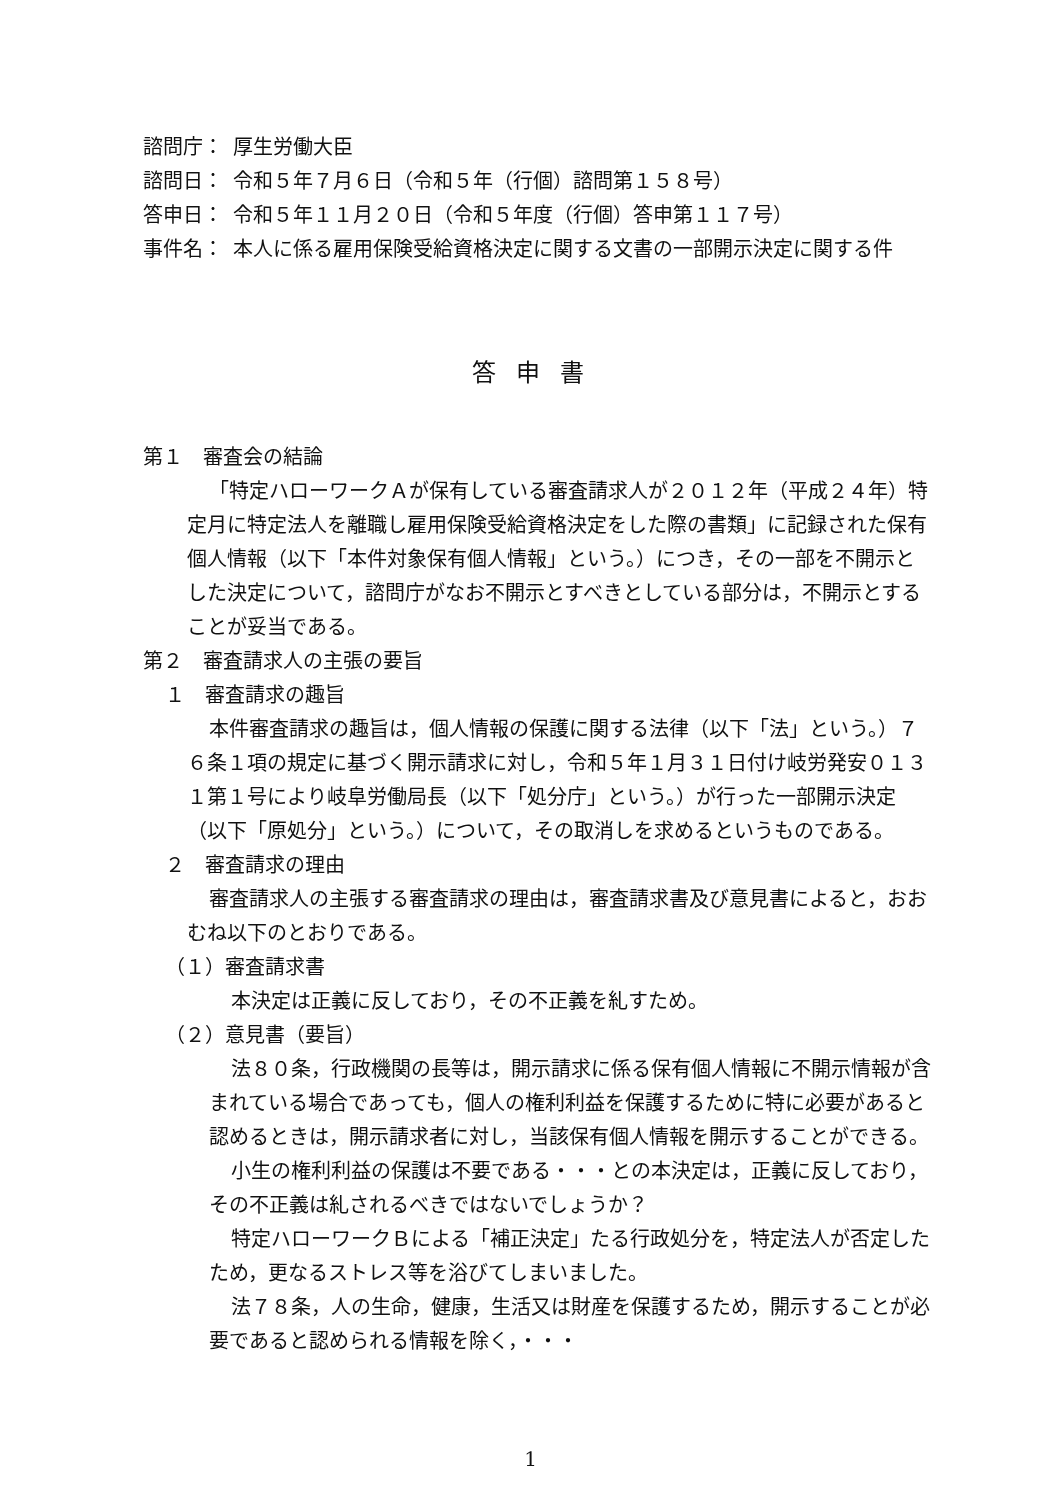諮問庁： 厚生労働大臣
諮問日： 令和５年７月６日（令和５年（行個）諮問第１５８号）
答申日： 令和５年１１月２０日（令和５年度（行個）答申第１１７号）
事件名： 本人に係る雇用保険受給資格決定に関する文書の一部開示決定に関する件
答申書
第１　審査会の結論
「特定ハローワークＡが保有している審査請求人が２０１２年（平成２４年）特定月に特定法人を離職し雇用保険受給資格決定をした際の書類」に記録された保有個人情報（以下「本件対象保有個人情報」という。）につき，その一部を不開示とした決定について，諮問庁がなお不開示とすべきとしている部分は，不開示とすることが妥当である。
第２　審査請求人の主張の要旨
１　審査請求の趣旨
本件審査請求の趣旨は，個人情報の保護に関する法律（以下「法」という。）７６条１項の規定に基づく開示請求に対し，令和５年１月３１日付け岐労発安０１３１第１号により岐阜労働局長（以下「処分庁」という。）が行った一部開示決定（以下「原処分」という。）について，その取消しを求めるというものである。
２　審査請求の理由
審査請求人の主張する審査請求の理由は，審査請求書及び意見書によると，おおむね以下のとおりである。
（１）審査請求書
本決定は正義に反しており，その不正義を糺すため。
（２）意見書（要旨）
法８０条，行政機関の長等は，開示請求に係る保有個人情報に不開示情報が含まれている場合であっても，個人の権利利益を保護するために特に必要があると認めるときは，開示請求者に対し，当該保有個人情報を開示することができる。
小生の権利利益の保護は不要である・・・との本決定は，正義に反しており，その不正義は糺されるべきではないでしょうか？
特定ハローワークＢによる「補正決定」たる行政処分を，特定法人が否定したため，更なるストレス等を浴びてしまいました。
法７８条，人の生命，健康，生活又は財産を保護するため，開示することが必要であると認められる情報を除く，・・・
1